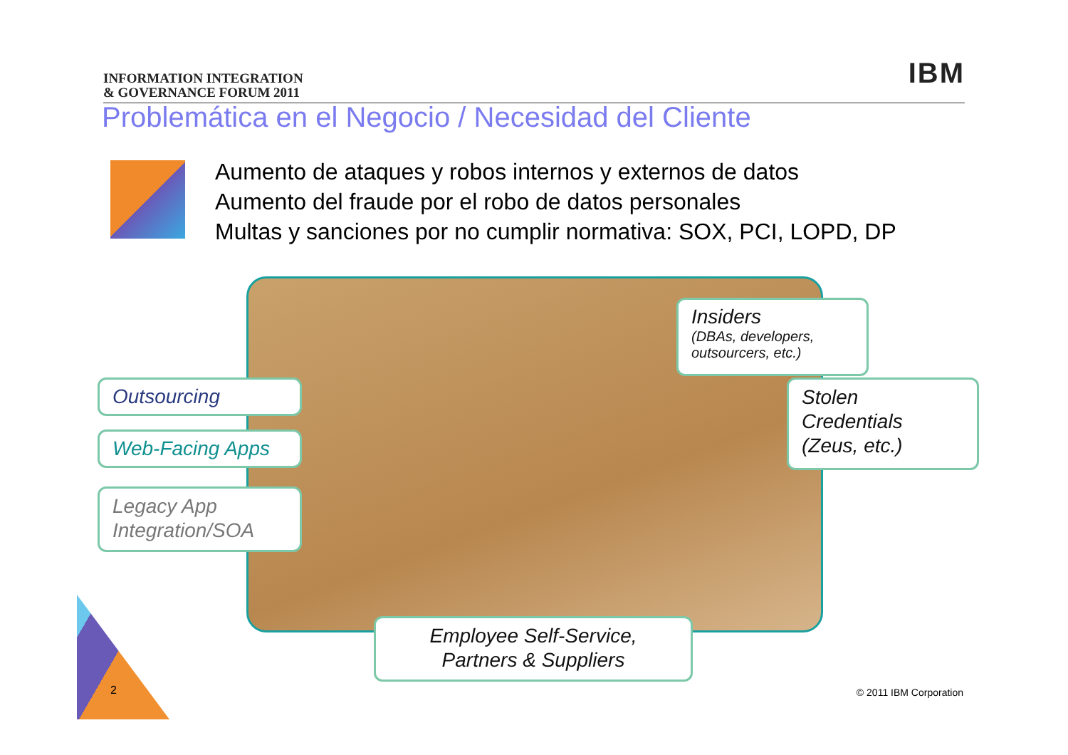INFORMATION INTEGRATION
& GOVERNANCE FORUM 2011
IBM
Problemática en el Negocio / Necesidad del Cliente
Aumento de ataques y robos internos y externos de datos
Aumento del fraude por el robo de datos personales
Multas y sanciones por no cumplir normativa: SOX, PCI, LOPD, DP
Outsourcing
Web-Facing Apps
Legacy App
Integration/SOA
Insiders
(DBAs, developers,
outsourcers, etc.)
Stolen
Credentials
(Zeus, etc.)
Employee Self-Service,
Partners & Suppliers
2 © 2011 IBM Corporation